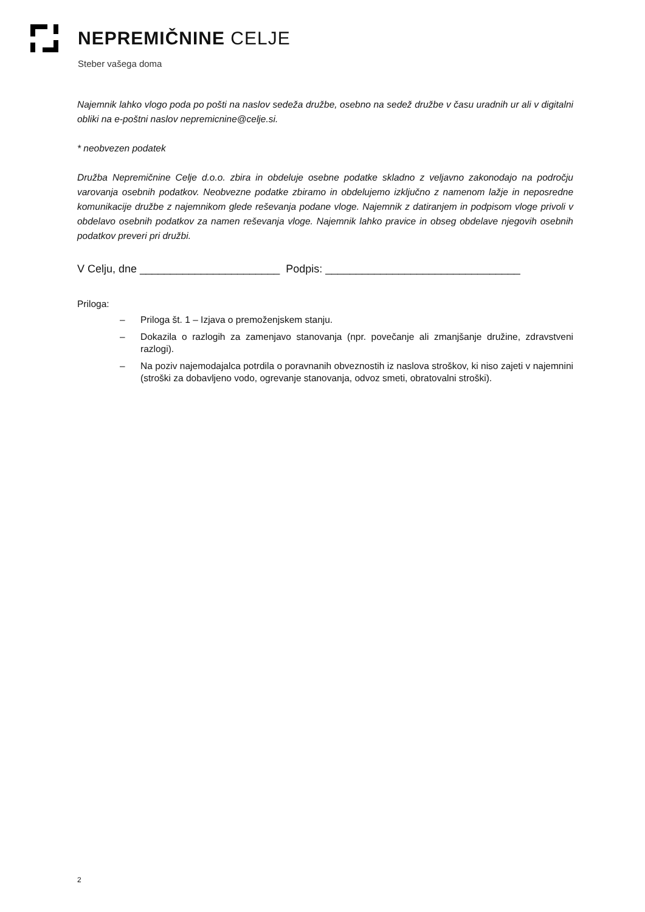NEPREMIČNINE CELJE
Steber vašega doma
Najemnik lahko vlogo poda po pošti na naslov sedeža družbe, osebno na sedež družbe v času uradnih ur ali v digitalni obliki na e-poštni naslov nepremicnine@celje.si.
* neobvezen podatek
Družba Nepremičnine Celje d.o.o. zbira in obdeluje osebne podatke skladno z veljavno zakonodajo na področju varovanja osebnih podatkov. Neobvezne podatke zbiramo in obdelujemo izključno z namenom lažje in neposredne komunikacije družbe z najemnikom glede reševanja podane vloge. Najemnik z datiranjem in podpisom vloge privoli v obdelavo osebnih podatkov za namen reševanja vloge. Najemnik lahko pravice in obseg obdelave njegovih osebnih podatkov preveri pri družbi.
V Celju, dne _______________________ Podpis: ________________________________
Priloga:
– Priloga št. 1 – Izjava o premoženjskem stanju.
– Dokazila o razlogih za zamenjavo stanovanja (npr. povečanje ali zmanjšanje družine, zdravstveni razlogi).
– Na poziv najemodajalca potrdila o poravnanih obveznostih iz naslova stroškov, ki niso zajeti v najemnini (stroški za dobavljeno vodo, ogrevanje stanovanja, odvoz smeti, obratovalni stroški).
2